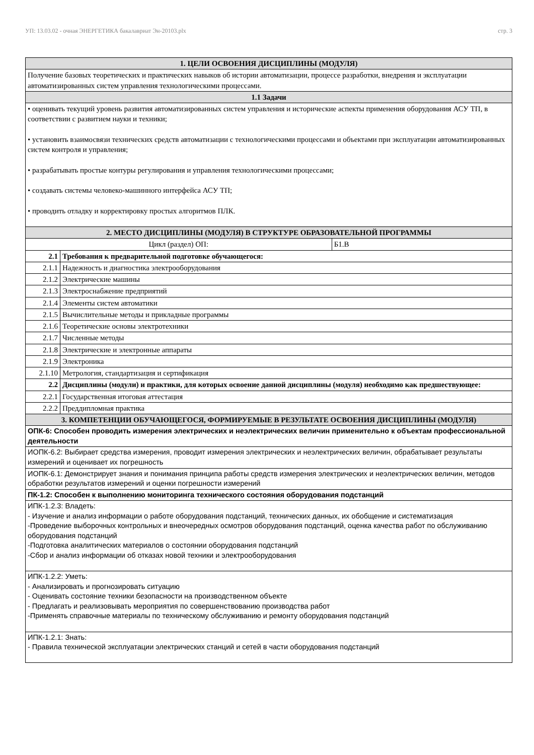УП: 13.03.02 - очная ЭНЕРГЕТИКА бакалавриат Эн-20103.plx стр. 3
| 1. ЦЕЛИ ОСВОЕНИЯ ДИСЦИПЛИНЫ (МОДУЛЯ) | | |
| Получение базовых теоретических и практических навыков об истории автоматизации, процессе разработки, внедрения и эксплуатации автоматизированных систем управления технологическими процессами. | | |
| 1.1 Задачи | | |
| • оценивать текущий уровень развития автоматизированных систем управления и исторические аспекты применения оборудования АСУ ТП, в соответствии с развитием науки и техники; • установить взаимосвязи технических средств автоматизации с технологическими процессами и объектами при эксплуатации автоматизированных систем контроля и управления; • разрабатывать простые контуры регулирования и управления технологическими процессами; • создавать системы человеко-машинного интерфейса АСУ ТП; • проводить отладку и корректировку простых алгоритмов ПЛК. | | |
| 2. МЕСТО ДИСЦИПЛИНЫ (МОДУЛЯ) В СТРУКТУРЕ ОБРАЗОВАТЕЛЬНОЙ ПРОГРАММЫ | | |
| Цикл (раздел) ОП: | | Б1.В |
| 2.1 | Требования к предварительной подготовке обучающегося: | |
| 2.1.1 | Надежность и диагностика электрооборудования | |
| 2.1.2 | Электрические машины | |
| 2.1.3 | Электроснабжение предприятий | |
| 2.1.4 | Элементы систем автоматики | |
| 2.1.5 | Вычислительные методы и прикладные программы | |
| 2.1.6 | Теоретические основы электротехники | |
| 2.1.7 | Численные методы | |
| 2.1.8 | Электрические и электронные аппараты | |
| 2.1.9 | Электроника | |
| 2.1.10 | Метрология, стандартизация и сертификация | |
| 2.2 | Дисциплины (модули) и практики, для которых освоение данной дисциплины (модуля) необходимо как предшествующее: | |
| 2.2.1 | Государственная итоговая аттестация | |
| 2.2.2 | Преддипломная практика | |
| 3. КОМПЕТЕНЦИИ ОБУЧАЮЩЕГОСЯ, ФОРМИРУЕМЫЕ В РЕЗУЛЬТАТЕ ОСВОЕНИЯ ДИСЦИПЛИНЫ (МОДУЛЯ) | | |
| ОПК-6: Способен проводить измерения электрических и неэлектрических величин применительно к объектам профессиональной деятельности | | |
| ИОПК-6.2: Выбирает средства измерения, проводит измерения электрических и неэлектрических величин, обрабатывает результаты измерений и оценивает их погрешность | | |
| ИОПК-6.1: Демонстрирует знания и понимания принципа работы средств измерения электрических и неэлектрических величин, методов обработки результатов измерений и оценки погрешности измерений | | |
| ПК-1.2: Способен к выполнению мониторинга технического состояния оборудования подстанций | | |
| ИПК-1.2.3: Владеть: - Изучение и анализ информации о работе оборудования подстанций, технических данных, их обобщение и систематизация -Проведение выборочных контрольных и внеочередных осмотров оборудования подстанций, оценка качества работ по обслуживанию оборудования подстанций -Подготовка аналитических материалов о состоянии оборудования подстанций -Сбор и анализ информации об отказах новой техники и электрооборудования | | |
| ИПК-1.2.2: Уметь: - Анализировать и прогнозировать ситуацию - Оценивать состояние техники безопасности на производственном объекте - Предлагать и реализовывать мероприятия по совершенствованию производства работ -Применять справочные материалы по техническому обслуживанию и ремонту оборудования подстанций | | |
| ИПК-1.2.1: Знать: - Правила технической эксплуатации электрических станций и сетей в части оборудования подстанций | | |